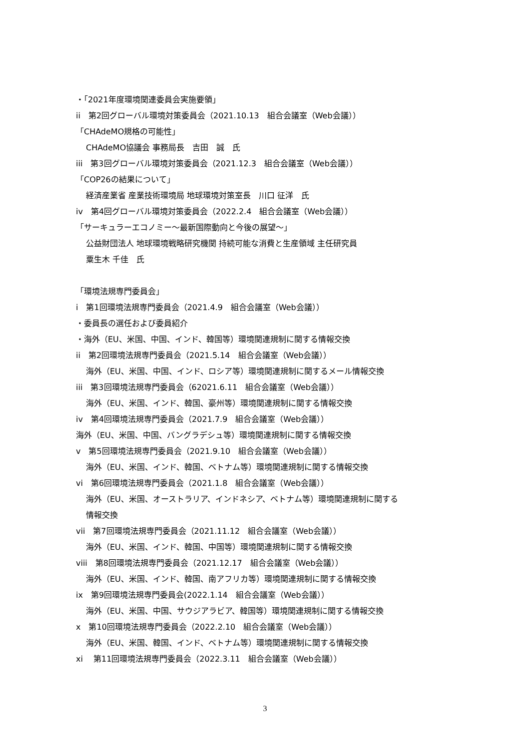・「2021年度環境関連委員会実施要領」
ii　第2回グローバル環境対策委員会（2021.10.13　組合会議室（Web会議））
「CHAdeMO規格の可能性」
CHAdeMO協議会 事務局長　吉田　誠　氏
iii　第3回グローバル環境対策委員会（2021.12.3　組合会議室（Web会議））
「COP26の結果について」
経済産業省 産業技術環境局 地球環境対策室長　川口 征洋　氏
iv　第4回グローバル環境対策委員会（2022.2.4　組合会議室（Web会議））
「サーキュラーエコノミー～最新国際動向と今後の展望～」
公益財団法人 地球環境戦略研究機関 持続可能な消費と生産領域 主任研究員
粟生木 千佳　氏
「環境法規専門委員会」
i　第1回環境法規専門委員会（2021.4.9　組合会議室（Web会議））
・委員長の選任および委員紹介
・海外（EU、米国、中国、インド、韓国等）環境関連規制に関する情報交換
ii　第2回環境法規専門委員会（2021.5.14　組合会議室（Web会議））
海外（EU、米国、中国、インド、ロシア等）環境関連規制に関するメール情報交換
iii　第3回環境法規専門委員会（62021.6.11　組合会議室（Web会議））
海外（EU、米国、インド、韓国、豪州等）環境関連規制に関する情報交換
iv　第4回環境法規専門委員会（2021.7.9　組合会議室（Web会議））
海外（EU、米国、中国、バングラデシュ等）環境関連規制に関する情報交換
v　第5回環境法規専門委員会（2021.9.10　組合会議室（Web会議））
海外（EU、米国、インド、韓国、ベトナム等）環境関連規制に関する情報交換
vi　第6回環境法規専門委員会（2021.1.8　組合会議室（Web会議））
海外（EU、米国、オーストラリア、インドネシア、ベトナム等）環境関連規制に関する
情報交換
vii　第7回環境法規専門委員会（2021.11.12　組合会議室（Web会議））
海外（EU、米国、インド、韓国、中国等）環境関連規制に関する情報交換
viii　第8回環境法規専門委員会（2021.12.17　組合会議室（Web会議））
海外（EU、米国、インド、韓国、南アフリカ等）環境関連規制に関する情報交換
ix　第9回環境法規専門委員会(2022.1.14　組合会議室（Web会議））
海外（EU、米国、中国、サウジアラビア、韓国等）環境関連規制に関する情報交換
x　第10回環境法規専門委員会（2022.2.10　組合会議室（Web会議））
海外（EU、米国、韓国、インド、ベトナム等）環境関連規制に関する情報交換
xi　 第11回環境法規専門委員会（2022.3.11　組合会議室（Web会議））
3